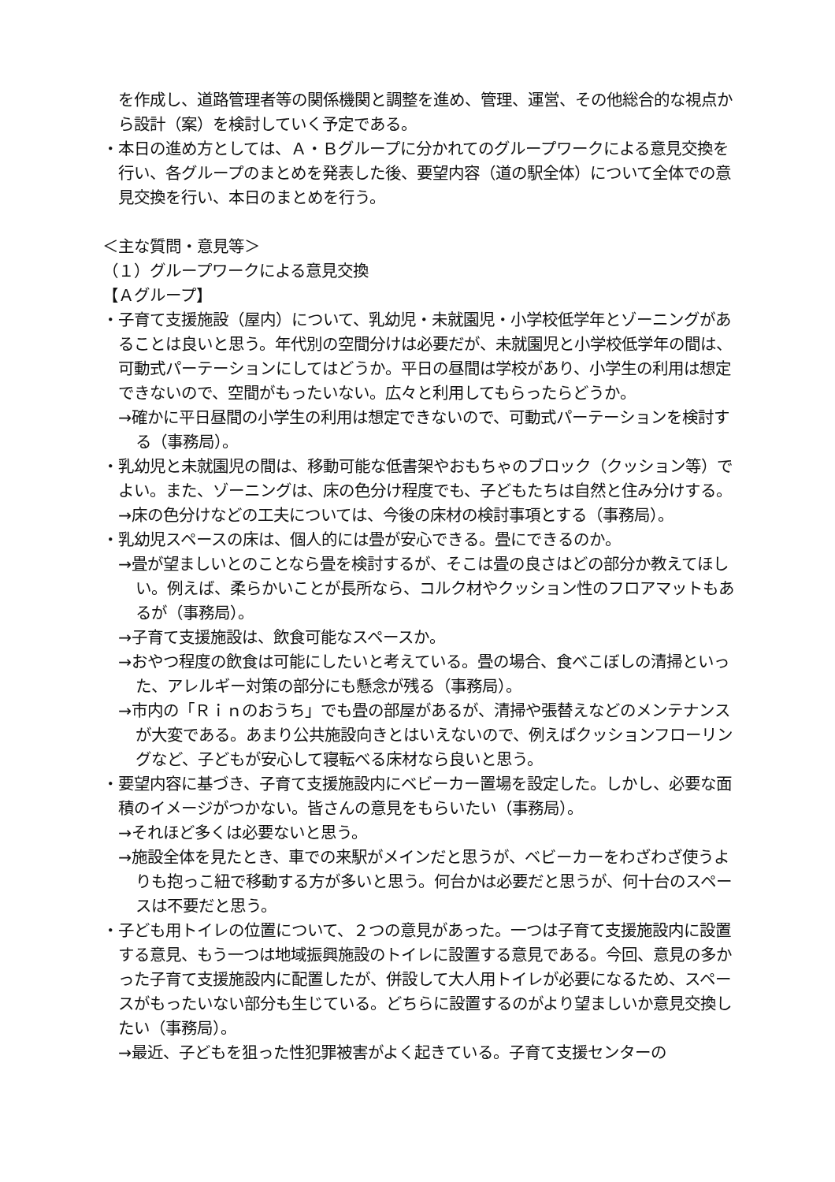を作成し、道路管理者等の関係機関と調整を進め、管理、運営、その他総合的な視点から設計（案）を検討していく予定である。
・本日の進め方としては、Ａ・Ｂグループに分かれてのグループワークによる意見交換を行い、各グループのまとめを発表した後、要望内容（道の駅全体）について全体での意見交換を行い、本日のまとめを行う。
＜主な質問・意見等＞
（１）グループワークによる意見交換
【Ａグループ】
・子育て支援施設（屋内）について、乳幼児・未就園児・小学校低学年とゾーニングがあることは良いと思う。年代別の空間分けは必要だが、未就園児と小学校低学年の間は、可動式パーテーションにしてはどうか。平日の昼間は学校があり、小学生の利用は想定できないので、空間がもったいない。広々と利用してもらったらどうか。
→確かに平日昼間の小学生の利用は想定できないので、可動式パーテーションを検討する（事務局）。
・乳幼児と未就園児の間は、移動可能な低書架やおもちゃのブロック（クッション等）でよい。また、ゾーニングは、床の色分け程度でも、子どもたちは自然と住み分けする。
→床の色分けなどの工夫については、今後の床材の検討事項とする（事務局）。
・乳幼児スペースの床は、個人的には畳が安心できる。畳にできるのか。
→畳が望ましいとのことなら畳を検討するが、そこは畳の良さはどの部分か教えてほしい。例えば、柔らかいことが長所なら、コルク材やクッション性のフロアマットもあるが（事務局）。
→子育て支援施設は、飲食可能なスペースか。
→おやつ程度の飲食は可能にしたいと考えている。畳の場合、食べこぼしの清掃といった、アレルギー対策の部分にも懸念が残る（事務局）。
→市内の「Ｒｉｎのおうち」でも畳の部屋があるが、清掃や張替えなどのメンテナンスが大変である。あまり公共施設向きとはいえないので、例えばクッションフローリングなど、子どもが安心して寝転べる床材なら良いと思う。
・要望内容に基づき、子育て支援施設内にベビーカー置場を設定した。しかし、必要な面積のイメージがつかない。皆さんの意見をもらいたい（事務局）。
→それほど多くは必要ないと思う。
→施設全体を見たとき、車での来駅がメインだと思うが、ベビーカーをわざわざ使うよりも抱っこ紐で移動する方が多いと思う。何台かは必要だと思うが、何十台のスペースは不要だと思う。
・子ども用トイレの位置について、２つの意見があった。一つは子育て支援施設内に設置する意見、もう一つは地域振興施設のトイレに設置する意見である。今回、意見の多かった子育て支援施設内に配置したが、併設して大人用トイレが必要になるため、スペースがもったいない部分も生じている。どちらに設置するのがより望ましいか意見交換したい（事務局）。
→最近、子どもを狙った性犯罪被害がよく起きている。子育て支援センターの